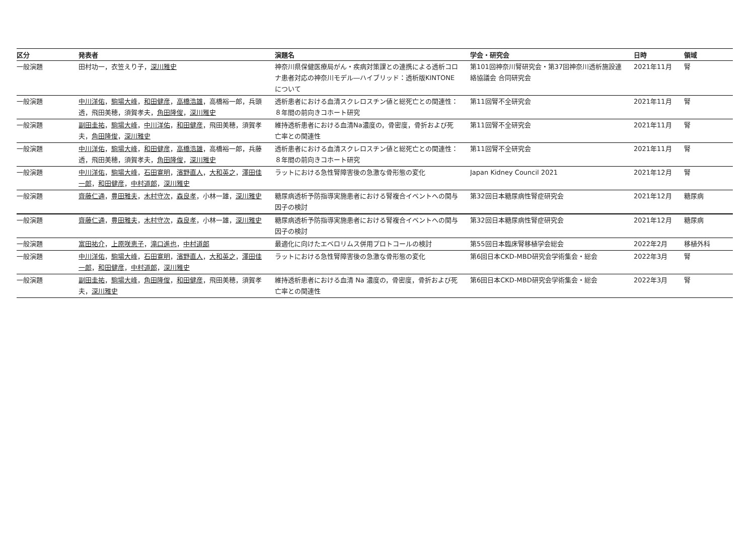| 区分 | 発表者 | 演題名 | 学会・研究会 | 日時 | 領域 |
| --- | --- | --- | --- | --- | --- |
| 一般演題 | 田村功一，衣笠えり子， 深川雅史 | 神奈川県保健医療局がん・疾病対策課との連携による透析コロ ナ患者対応の神奈川モデル―ハイブリッド：透析版KINTONE について | 第101回神奈川腎研究会・第37回神奈川透析施設連 絡協議会 合同研究会 | 2021年11月 | 腎 |
| 一般演題 | 中川洋佑 ， 駒場大峰 ， 和田健彦 ， 高橋浩雄 ，高橋裕一郎，兵頭 透，飛田美穂，須賀孝夫， 角田隆俊 ， 深川雅史 | 透析患者における血清スクレロスチン値と総死亡との関連性： ８年間の前向きコホート研究 | 第11回腎不全研究会 | 2021年11月 | 腎 |
| 一般演題 | 副田圭祐 ， 駒場大峰 ， 中川洋佑 ， 和田健彦 ，飛田美穂，須賀孝 夫， 角田隆俊 ， 深川雅史 | 維持透析患者における血清Na濃度の，骨密度，骨折および死 亡率との関連性 | 第11回腎不全研究会 | 2021年11月 | 腎 |
| 一般演題 | 中川洋佑 ， 駒場大峰 ， 和田健彦 ， 高橋浩雄 ，高橋裕一郎，兵藤 透，飛田美穂，須賀孝夫， 角田隆俊 ， 深川雅史 | 透析患者における血清スクレロスチン値と総死亡との関連性： ８年間の前向きコホート研究 | 第11回腎不全研究会 | 2021年11月 | 腎 |
| 一般演題 | 中川洋佑 ， 駒場大峰 ， 石田寛明 ， 濱野直人 ， 大和英之 ， 澤田佳 一郎 ， 和田健彦 ， 中村道郎 ， 深川雅史 | ラットにおける急性腎障害後の急激な骨形態の変化 | Japan Kidney Council 2021 | 2021年12月 | 腎 |
| 一般演題 | 齊藤仁通 ， 豊田雅夫 ， 木村守次 ， 森良孝 ，小林一雄， 深川雅史 | 糖尿病透析予防指導実施患者における腎複合イベントへの関与 因子の検討 | 第32回日本糖尿病性腎症研究会 | 2021年12月 | 糖尿病 |
| 一般演題 | 齊藤仁通 ， 豊田雅夫 ， 木村守次 ， 森良孝 ，小林一雄， 深川雅史 | 糖尿病透析予防指導実施患者における腎複合イベントへの関与 因子の検討 | 第32回日本糖尿病性腎症研究会 | 2021年12月 | 糖尿病 |
| 一般演題 | 富田祐介 ， 上原咲恵子 ， 滝口進也 ， 中村道郎 | 最適化に向けたエベロリムス併用プロトコールの検討 | 第55回日本臨床腎移植学会総会 | 2022年2月 | 移植外科 |
| 一般演題 | 中川洋佑 ， 駒場大峰 ， 石田寛明 ， 濱野直人 ， 大和英之 ， 澤田佳 一郎 ， 和田健彦 ， 中村道郎 ， 深川雅史 | ラットにおける急性腎障害後の急激な骨形態の変化 | 第6回日本CKD-MBD研究会学術集会・総会 | 2022年3月 | 腎 |
| 一般演題 | 副田圭祐 ， 駒場大峰 ， 角田隆俊 ， 和田健彦 ，飛田美穂，須賀孝 夫， 深川雅史 | 維持透析患者における血清 Na 濃度の，骨密度，骨折および死 亡率との関連性 | 第6回日本CKD-MBD研究会学術集会・総会 | 2022年3月 | 腎 |